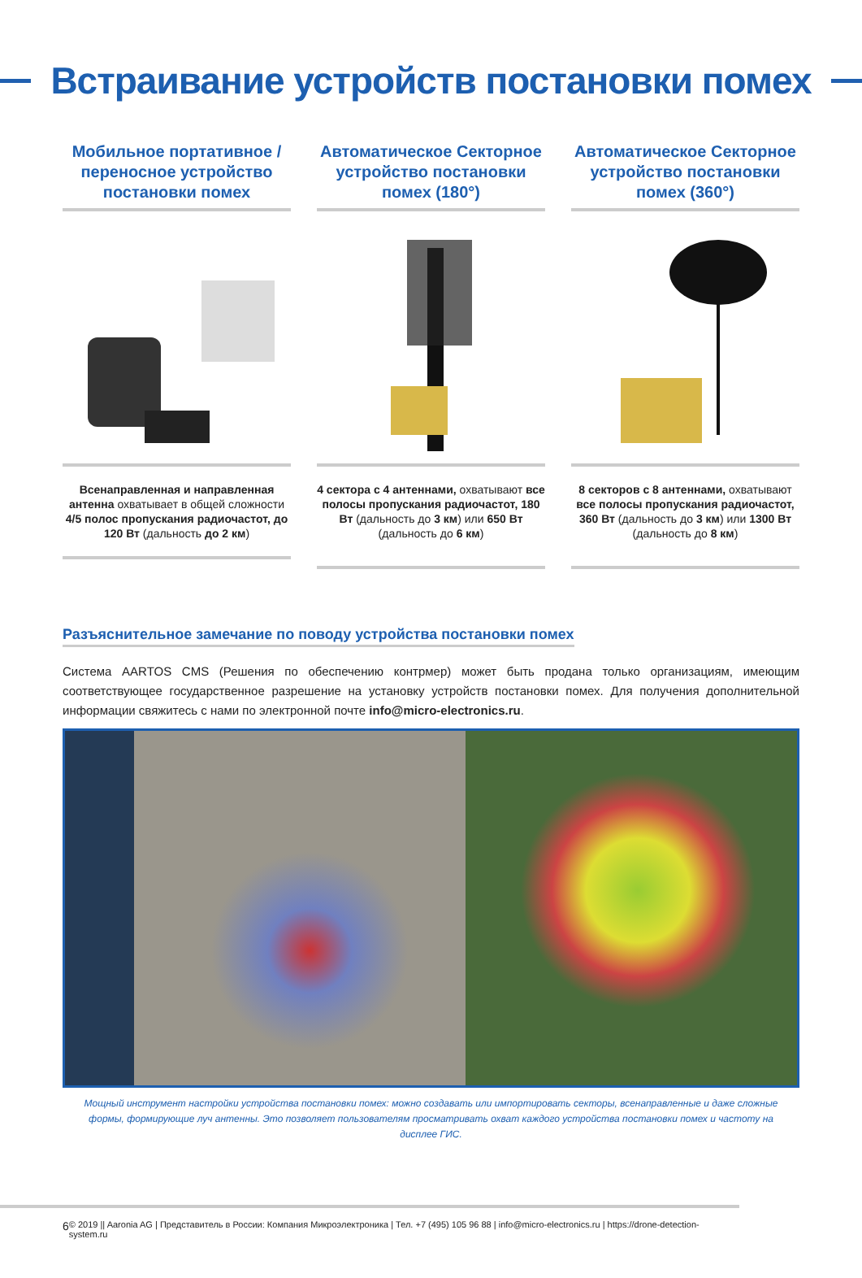Встраивание устройств постановки помех
Мобильное портативное / переносное устройство постановки помех
Всенаправленная и направленная антенна охватывает в общей сложности 4/5 полос пропускания радиочастот, до 120 Вт (дальность до 2 км)
Автоматическое Секторное устройство постановки помех (180°)
4 сектора с 4 антеннами, охватывают все полосы пропускания радиочастот, 180 Вт (дальность до 3 км) или 650 Вт (дальность до 6 км)
Автоматическое Секторное устройство постановки помех (360°)
8 секторов с 8 антеннами, охватывают все полосы пропускания радиочастот, 360 Вт (дальность до 3 км) или 1300 Вт (дальность до 8 км)
Разъяснительное замечание по поводу устройства постановки помех
Система AARTOS CMS (Решения по обеспечению контрмер) может быть продана только организациям, имеющим соответствующее государственное разрешение на установку устройств постановки помех. Для получения дополнительной информации свяжитесь с нами по электронной почте info@micro-electronics.ru.
Мощный инструмент настройки устройства постановки помех: можно создавать или импортировать секторы, всенаправленные и даже сложные формы, формирующие луч антенны. Это позволяет пользователям просматривать охват каждого устройства постановки помех и частоту на дисплее ГИС.
6 © 2019 || Aaronia AG | Представитель в России: Компания Микроэлектроника | Тел. +7 (495) 105 96 88 | info@micro-electronics.ru | https://drone-detection-system.ru